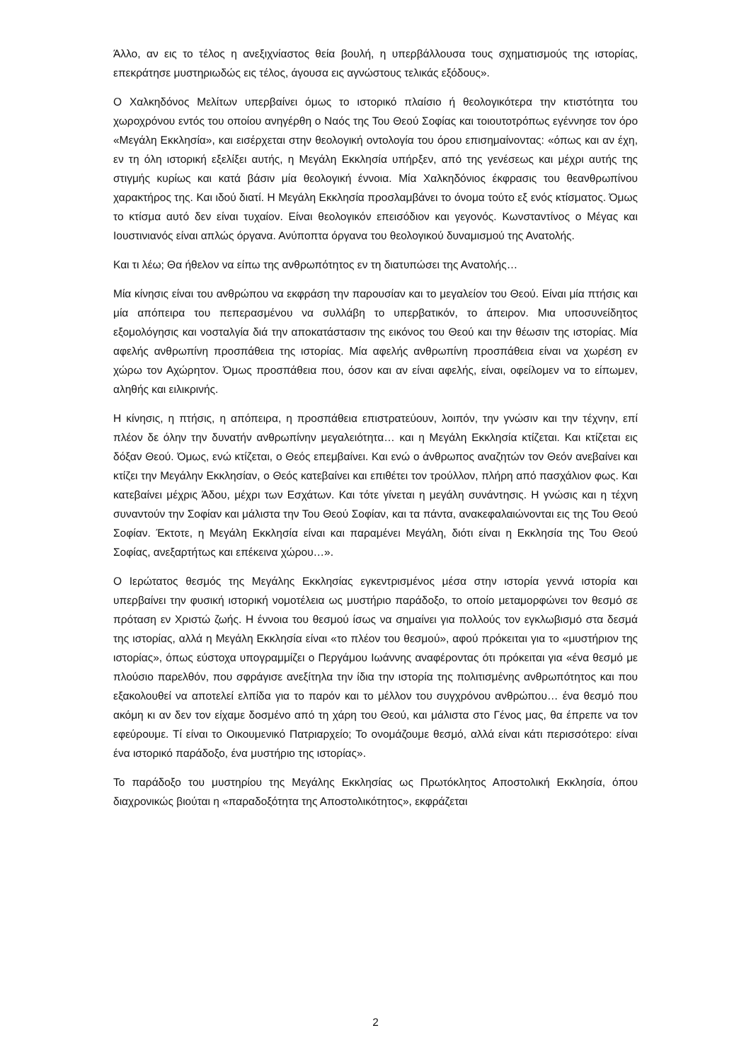Άλλο, αν εις το τέλος η ανεξιχνίαστος θεία βουλή, η υπερβάλλουσα τους σχηματισμούς της ιστορίας, επεκράτησε μυστηριωδώς εις τέλος, άγουσα εις αγνώστους τελικάς εξόδους».
Ο Χαλκηδόνος Μελίτων υπερβαίνει όμως το ιστορικό πλαίσιο ή θεολογικότερα την κτιστότητα του χωροχρόνου εντός του οποίου ανηγέρθη ο Ναός της Του Θεού Σοφίας και τοιουτοτρόπως εγέννησε τον όρο «Μεγάλη Εκκλησία», και εισέρχεται στην θεολογική οντολογία του όρου επισημαίνοντας: «όπως και αν έχη, εν τη όλη ιστορική εξελίξει αυτής, η Μεγάλη Εκκλησία υπήρξεν, από της γενέσεως και μέχρι αυτής της στιγμής κυρίως και κατά βάσιν μία θεολογική έννοια. Μία Χαλκηδόνιος έκφρασις του θεανθρωπίνου χαρακτήρος της. Και ιδού διατί. Η Μεγάλη Εκκλησία προσλαμβάνει το όνομα τούτο εξ ενός κτίσματος. Όμως το κτίσμα αυτό δεν είναι τυχαίον. Είναι θεολογικόν επεισόδιον και γεγονός. Κωνσταντίνος ο Μέγας και Ιουστινιανός είναι απλώς όργανα. Ανύποπτα όργανα του θεολογικού δυναμισμού της Ανατολής.
Και τι λέω; Θα ήθελον να είπω της ανθρωπότητος εν τη διατυπώσει της Ανατολής…
Μία κίνησις είναι του ανθρώπου να εκφράση την παρουσίαν και το μεγαλείον του Θεού. Είναι μία πτήσις και μία απόπειρα του πεπερασμένου να συλλάβη το υπερβατικόν, το άπειρον. Μια υποσυνείδητος εξομολόγησις και νοσταλγία διά την αποκατάστασιν της εικόνος του Θεού και την θέωσιν της ιστορίας. Μία αφελής ανθρωπίνη προσπάθεια της ιστορίας. Μία αφελής ανθρωπίνη προσπάθεια είναι να χωρέση εν χώρω τον Αχώρητον. Όμως προσπάθεια που, όσον και αν είναι αφελής, είναι, οφείλομεν να το είπωμεν, αληθής και ειλικρινής.
Η κίνησις, η πτήσις, η απόπειρα, η προσπάθεια επιστρατεύουν, λοιπόν, την γνώσιν και την τέχνην, επί πλέον δε όλην την δυνατήν ανθρωπίνην μεγαλειότητα… και η Μεγάλη Εκκλησία κτίζεται. Και κτίζεται εις δόξαν Θεού. Όμως, ενώ κτίζεται, ο Θεός επεμβαίνει. Και ενώ ο άνθρωπος αναζητών τον Θεόν ανεβαίνει και κτίζει την Μεγάλην Εκκλησίαν, ο Θεός κατεβαίνει και επιθέτει τον τρούλλον, πλήρη από πασχάλιον φως. Και κατεβαίνει μέχρις Άδου, μέχρι των Εσχάτων. Και τότε γίνεται η μεγάλη συνάντησις. Η γνώσις και η τέχνη συναντούν την Σοφίαν και μάλιστα την Του Θεού Σοφίαν, και τα πάντα, ανακεφαλαιώνονται εις της Του Θεού Σοφίαν. Έκτοτε, η Μεγάλη Εκκλησία είναι και παραμένει Μεγάλη, διότι είναι η Εκκλησία της Του Θεού Σοφίας, ανεξαρτήτως και επέκεινα χώρου…».
Ο Ιερώτατος θεσμός της Μεγάλης Εκκλησίας εγκεντρισμένος μέσα στην ιστορία γεννά ιστορία και υπερβαίνει την φυσική ιστορική νομοτέλεια ως μυστήριο παράδοξο, το οποίο μεταμορφώνει τον θεσμό σε πρόταση εν Χριστώ ζωής. Η έννοια του θεσμού ίσως να σημαίνει για πολλούς τον εγκλωβισμό στα δεσμά της ιστορίας, αλλά η Μεγάλη Εκκλησία είναι «το πλέον του θεσμού», αφού πρόκειται για το «μυστήριον της ιστορίας», όπως εύστοχα υπογραμμίζει ο Περγάμου Ιωάννης αναφέροντας ότι πρόκειται για «ένα θεσμό με πλούσιο παρελθόν, που σφράγισε ανεξίτηλα την ίδια την ιστορία της πολιτισμένης ανθρωπότητος και που εξακολουθεί να αποτελεί ελπίδα για το παρόν και το μέλλον του συγχρόνου ανθρώπου… ένα θεσμό που ακόμη κι αν δεν τον είχαμε δοσμένο από τη χάρη του Θεού, και μάλιστα στο Γένος μας, θα έπρεπε να τον εφεύρουμε. Τί είναι το Οικουμενικό Πατριαρχείο; Το ονομάζουμε θεσμό, αλλά είναι κάτι περισσότερο: είναι ένα ιστορικό παράδοξο, ένα μυστήριο της ιστορίας».
Το παράδοξο του μυστηρίου της Μεγάλης Εκκλησίας ως Πρωτόκλητος Αποστολική Εκκλησία, όπου διαχρονικώς βιούται η «παραδοξότητα της Αποστολικότητος», εκφράζεται
2